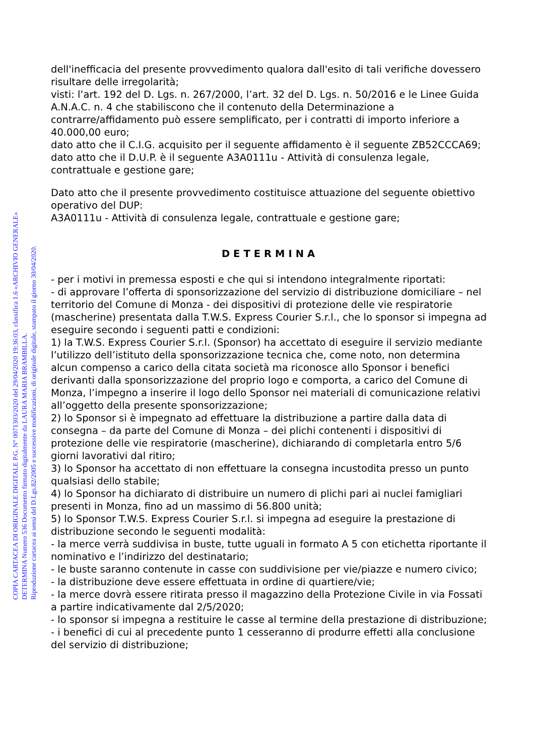dell'inefficacia del presente provvedimento qualora dall'esito di tali verifiche dovessero risultare delle irregolarità;
visti: l’art. 192 del D. Lgs. n. 267/2000, l’art. 32 del D. Lgs. n. 50/2016 e le Linee Guida A.N.A.C. n. 4 che stabiliscono che il contenuto della Determinazione a contrarre/affidamento può essere semplificato, per i contratti di importo inferiore a 40.000,00 euro;
dato atto che il C.I.G. acquisito per il seguente affidamento è il seguente ZB52CCCA69;
dato atto che il D.U.P. è il seguente A3A0111u - Attività di consulenza legale, contrattuale e gestione gare;
Dato atto che il presente provvedimento costituisce attuazione del seguente obiettivo operativo del DUP:
A3A0111u - Attività di consulenza legale, contrattuale e gestione gare;
DETERMINA
- per i motivi in premessa esposti e che qui si intendono integralmente riportati:
- di approvare l’offerta di sponsorizzazione del servizio di distribuzione domiciliare – nel territorio del Comune di Monza - dei dispositivi di protezione delle vie respiratorie (mascherine) presentata dalla T.W.S. Express Courier S.r.l., che lo sponsor si impegna ad eseguire secondo i seguenti patti e condizioni:
1) la T.W.S. Express Courier S.r.l. (Sponsor) ha accettato di eseguire il servizio mediante l’utilizzo dell’istituto della sponsorizzazione tecnica che, come noto, non determina alcun compenso a carico della citata società ma riconosce allo Sponsor i benefici derivanti dalla sponsorizzazione del proprio logo e comporta, a carico del Comune di Monza, l’impegno a inserire il logo dello Sponsor nei materiali di comunicazione relativi all’oggetto della presente sponsorizzazione;
2) lo Sponsor si è impegnato ad effettuare la distribuzione a partire dalla data di consegna – da parte del Comune di Monza – dei plichi contenenti i dispositivi di protezione delle vie respiratorie (mascherine), dichiarando di completarla entro 5/6 giorni lavorativi dal ritiro;
3) lo Sponsor ha accettato di non effettuare la consegna incustodita presso un punto qualsiasi dello stabile;
4) lo Sponsor ha dichiarato di distribuire un numero di plichi pari ai nuclei famigliari presenti in Monza, fino ad un massimo di 56.800 unità;
5) lo Sponsor T.W.S. Express Courier S.r.l. si impegna ad eseguire la prestazione di distribuzione secondo le seguenti modalità:
- la merce verrà suddivisa in buste, tutte uguali in formato A 5 con etichetta riportante il nominativo e l’indirizzo del destinatario;
- le buste saranno contenute in casse con suddivisione per vie/piazze e numero civico;
- la distribuzione deve essere effettuata in ordine di quartiere/vie;
- la merce dovrà essere ritirata presso il magazzino della Protezione Civile in via Fossati a partire indicativamente dal 2/5/2020;
- lo sponsor si impegna a restituire le casse al termine della prestazione di distribuzione;
- i benefici di cui al precedente punto 1 cesseranno di produrre effetti alla conclusione del servizio di distribuzione;
COPIA CARTACEA DI ORIGINALE DIGITALE P.G. N° 0071303/2020 del 29/04/2020 19:36:03, classifica 1.6 «ARCHIVIO GENERALE»
DETERMINA Numero 536 Documento firmato digitalmente da LAURA MARIA BRAMBILLA.
Riproduzione cartacea ai sensi del D.Lgs.82/2005 e successive modificazioni, di originale digitale, stampato il giorno 30/04/2020.